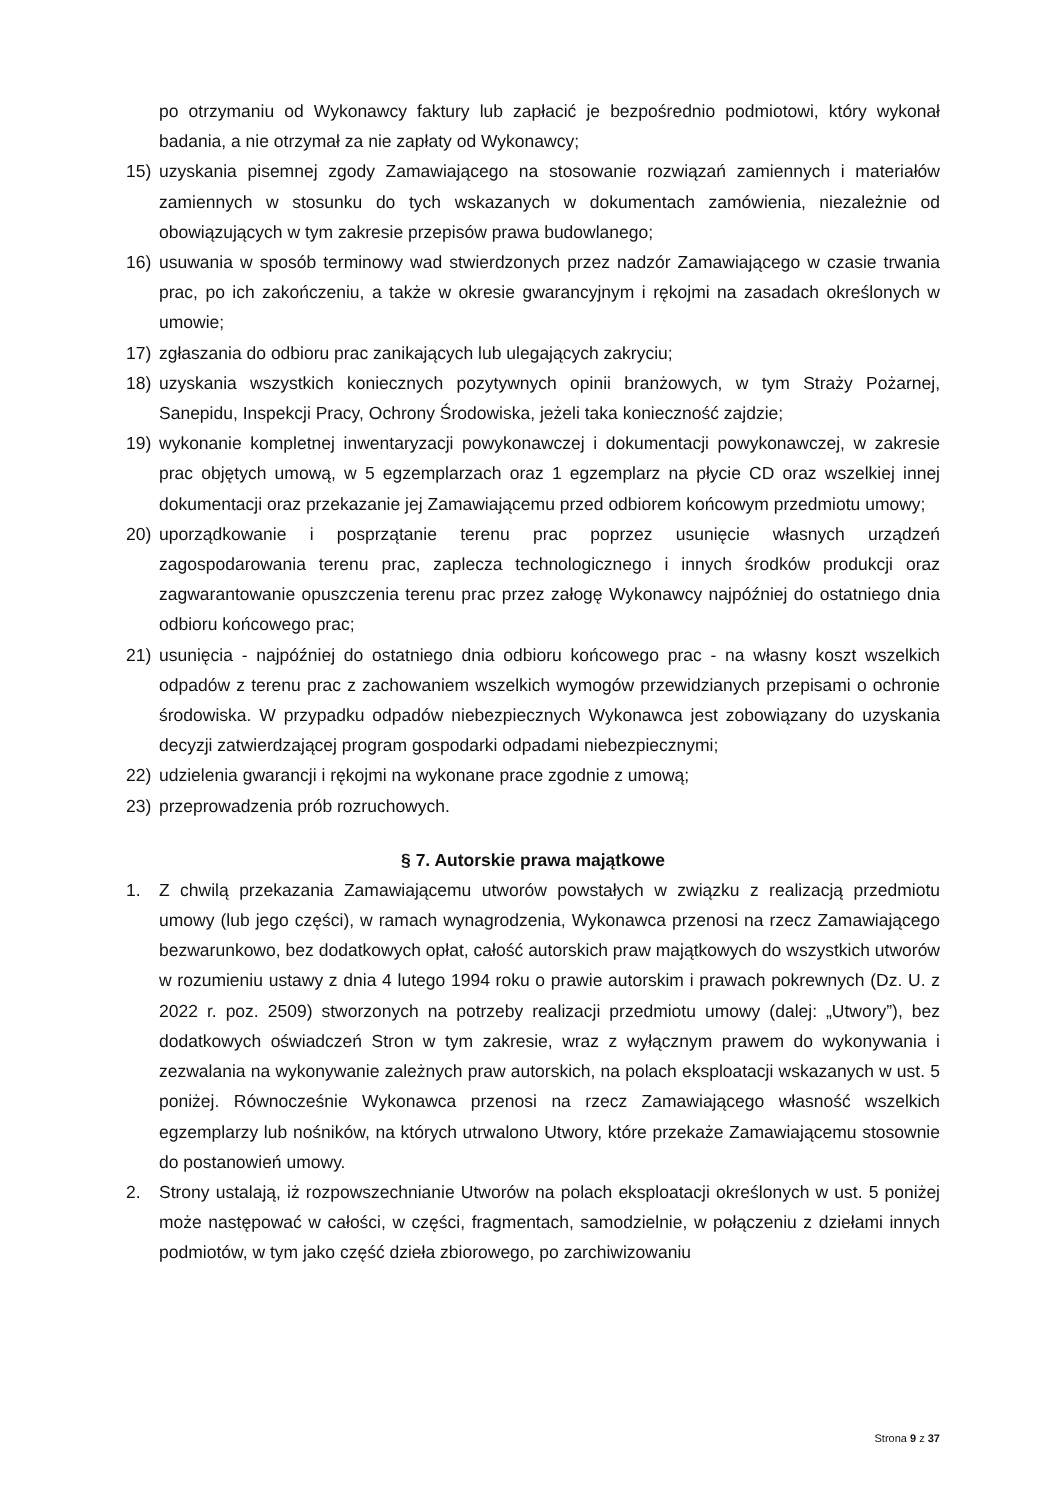po otrzymaniu od Wykonawcy faktury lub zapłacić je bezpośrednio podmiotowi, który wykonał badania, a nie otrzymał za nie zapłaty od Wykonawcy;
15) uzyskania pisemnej zgody Zamawiającego na stosowanie rozwiązań zamiennych i materiałów zamiennych w stosunku do tych wskazanych w dokumentach zamówienia, niezależnie od obowiązujących w tym zakresie przepisów prawa budowlanego;
16) usuwania w sposób terminowy wad stwierdzonych przez nadzór Zamawiającego w czasie trwania prac, po ich zakończeniu, a także w okresie gwarancyjnym i rękojmi na zasadach określonych w umowie;
17) zgłaszania do odbioru prac zanikających lub ulegających zakryciu;
18) uzyskania wszystkich koniecznych pozytywnych opinii branżowych, w tym Straży Pożarnej, Sanepidu, Inspekcji Pracy, Ochrony Środowiska, jeżeli taka konieczność zajdzie;
19) wykonanie kompletnej inwentaryzacji powykonawczej i dokumentacji powykonawczej, w zakresie prac objętych umową, w 5 egzemplarzach oraz 1 egzemplarz na płycie CD oraz wszelkiej innej dokumentacji oraz przekazanie jej Zamawiającemu przed odbiorem końcowym przedmiotu umowy;
20) uporządkowanie i posprzątanie terenu prac poprzez usunięcie własnych urządzeń zagospodarowania terenu prac, zaplecza technologicznego i innych środków produkcji oraz zagwarantowanie opuszczenia terenu prac przez załogę Wykonawcy najpóźniej do ostatniego dnia odbioru końcowego prac;
21) usunięcia - najpóźniej do ostatniego dnia odbioru końcowego prac - na własny koszt wszelkich odpadów z terenu prac z zachowaniem wszelkich wymogów przewidzianych przepisami o ochronie środowiska. W przypadku odpadów niebezpiecznych Wykonawca jest zobowiązany do uzyskania decyzji zatwierdzającej program gospodarki odpadami niebezpiecznymi;
22) udzielenia gwarancji i rękojmi na wykonane prace zgodnie z umową;
23) przeprowadzenia prób rozruchowych.
§ 7. Autorskie prawa majątkowe
1. Z chwilą przekazania Zamawiającemu utworów powstałych w związku z realizacją przedmiotu umowy (lub jego części), w ramach wynagrodzenia, Wykonawca przenosi na rzecz Zamawiającego bezwarunkowo, bez dodatkowych opłat, całość autorskich praw majątkowych do wszystkich utworów w rozumieniu ustawy z dnia 4 lutego 1994 roku o prawie autorskim i prawach pokrewnych (Dz. U. z 2022 r. poz. 2509) stworzonych na potrzeby realizacji przedmiotu umowy (dalej: „Utwory”), bez dodatkowych oświadczeń Stron w tym zakresie, wraz z wyłącznym prawem do wykonywania i zezwalania na wykonywanie zależnych praw autorskich, na polach eksploatacji wskazanych w ust. 5 poniżej. Równocześnie Wykonawca przenosi na rzecz Zamawiającego własność wszelkich egzemplarzy lub nośników, na których utrwalono Utwory, które przekaże Zamawiającemu stosownie do postanowień umowy.
2. Strony ustalają, iż rozpowszechnianie Utworów na polach eksploatacji określonych w ust. 5 poniżej może następować w całości, w części, fragmentach, samodzielnie, w połączeniu z dziełami innych podmiotów, w tym jako część dzieła zbiorowego, po zarchiwizowaniu
Strona 9 z 37